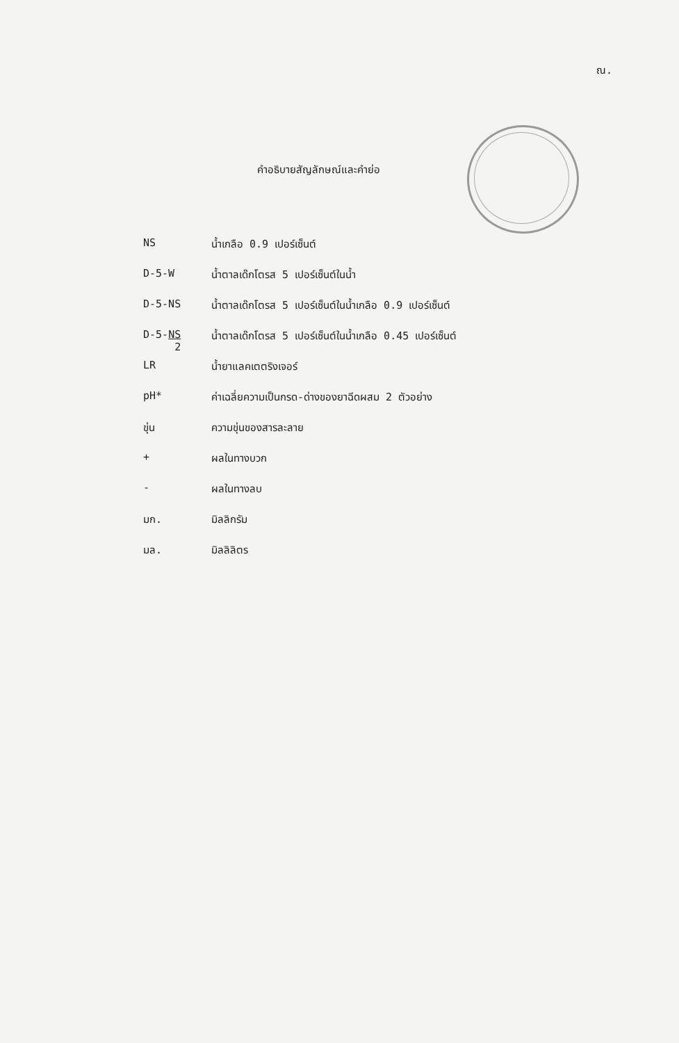ณ.
คำอธิบายสัญลักษณ์และคำย่อ
NS น้ำเกลือ 0.9 เปอร์เซ็นต์
D-5-W น้ำตาลเด๊กโตรส 5 เปอร์เซ็นต์ในน้ำ
D-5-NS น้ำตาลเด๊กโตรส 5 เปอร์เซ็นต์ในน้ำเกลือ 0.9 เปอร์เซ็นต์
D-5-NS
2
น้ำตาลเด๊กโตรส 5 เปอร์เซ็นต์ในน้ำเกลือ 0.45 เปอร์เซ็นต์
LR น้ำยาแลคเตตริงเจอร์
pH* ค่าเฉลี่ยความเป็นกรด-ด่างของยาฉีดผสม 2 ตัวอย่าง
ขุ่น ความขุ่นของสารละลาย
+ ผลในทางบวก
- ผลในทางลบ
มก. มิลลิกรัม
มล. มิลลิลิตร